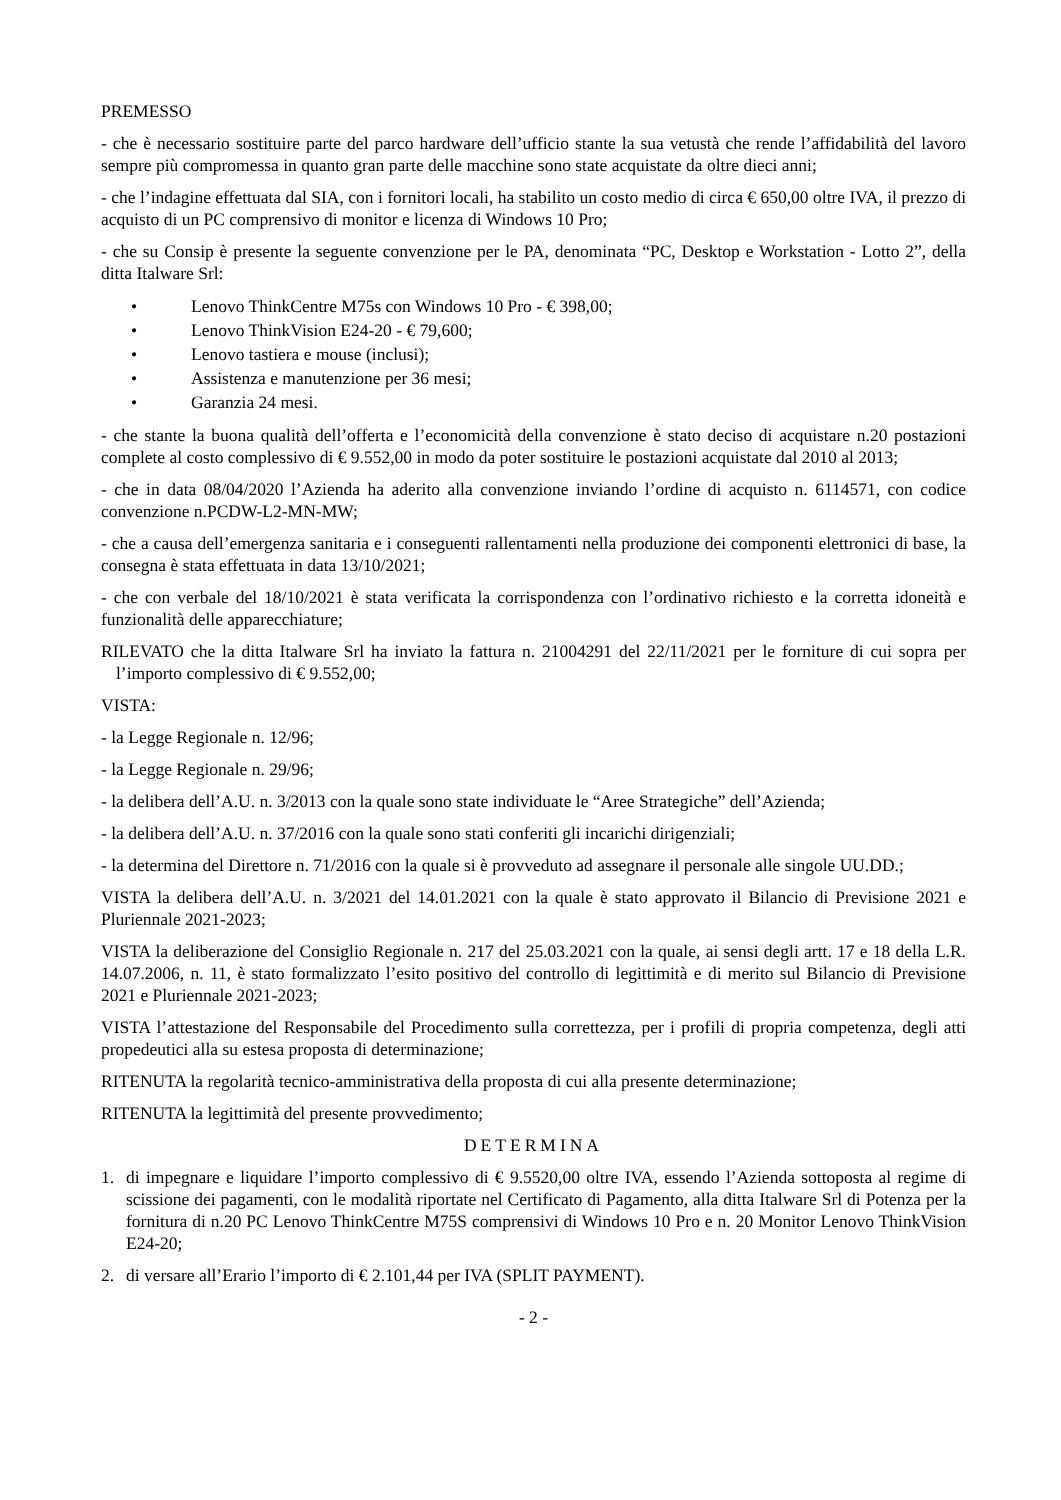PREMESSO
- che è necessario sostituire parte del parco hardware dell’ufficio stante la sua vetustà che rende l’affidabilità del lavoro sempre più compromessa in quanto gran parte delle macchine sono state acquistate da oltre dieci anni;
- che l’indagine effettuata dal SIA, con i fornitori locali, ha stabilito un costo medio di circa € 650,00 oltre IVA, il prezzo di acquisto di un PC comprensivo di monitor e licenza di Windows 10 Pro;
- che su Consip è presente la seguente convenzione per le PA, denominata “PC, Desktop e Workstation - Lotto 2”, della ditta Italware Srl:
• Lenovo ThinkCentre M75s con Windows 10 Pro - € 398,00;
• Lenovo ThinkVision E24-20 - € 79,600;
• Lenovo tastiera e mouse (inclusi);
• Assistenza e manutenzione per 36 mesi;
• Garanzia 24 mesi.
- che stante la buona qualità dell’offerta e l’economicità della convenzione è stato deciso di acquistare n.20 postazioni complete al costo complessivo di € 9.552,00 in modo da poter sostituire le postazioni acquistate dal 2010 al 2013;
- che in data 08/04/2020 l’Azienda ha aderito alla convenzione inviando l’ordine di acquisto n. 6114571, con codice convenzione n.PCDW-L2-MN-MW;
- che a causa dell’emergenza sanitaria e i conseguenti rallentamenti nella produzione dei componenti elettronici di base, la consegna è stata effettuata in data 13/10/2021;
- che con verbale del 18/10/2021 è stata verificata la corrispondenza con l’ordinativo richiesto e la corretta idoneità e funzionalità delle apparecchiature;
RILEVATO che la ditta Italware Srl ha inviato la fattura n. 21004291 del 22/11/2021 per le forniture di cui sopra per l’importo complessivo di € 9.552,00;
VISTA:
- la Legge Regionale n. 12/96;
- la Legge Regionale n. 29/96;
- la delibera dell’A.U. n. 3/2013 con la quale sono state individuate le “Aree Strategiche” dell’Azienda;
- la delibera dell’A.U. n. 37/2016 con la quale sono stati conferiti gli incarichi dirigenziali;
- la determina del Direttore n. 71/2016 con la quale si è provveduto ad assegnare il personale alle singole UU.DD.;
VISTA la delibera dell’A.U. n. 3/2021 del 14.01.2021 con la quale è stato approvato il Bilancio di Previsione 2021 e Pluriennale 2021-2023;
VISTA la deliberazione del Consiglio Regionale n. 217 del 25.03.2021 con la quale, ai sensi degli artt. 17 e 18 della L.R. 14.07.2006, n. 11, è stato formalizzato l’esito positivo del controllo di legittimità e di merito sul Bilancio di Previsione 2021 e Pluriennale 2021-2023;
VISTA l’attestazione del Responsabile del Procedimento sulla correttezza, per i profili di propria competenza, degli atti propedeutici alla su estesa proposta di determinazione;
RITENUTA la regolarità tecnico-amministrativa della proposta di cui alla presente determinazione;
RITENUTA la legittimità del presente provvedimento;
DETERMINA
1. di impegnare e liquidare l’importo complessivo di € 9.5520,00 oltre IVA, essendo l’Azienda sottoposta al regime di scissione dei pagamenti, con le modalità riportate nel Certificato di Pagamento, alla ditta Italware Srl di Potenza per la fornitura di n.20 PC Lenovo ThinkCentre M75S comprensivi di Windows 10 Pro e n. 20 Monitor Lenovo ThinkVision E24-20;
2. di versare all’Erario l’importo di € 2.101,44 per IVA (SPLIT PAYMENT).
- 2 -